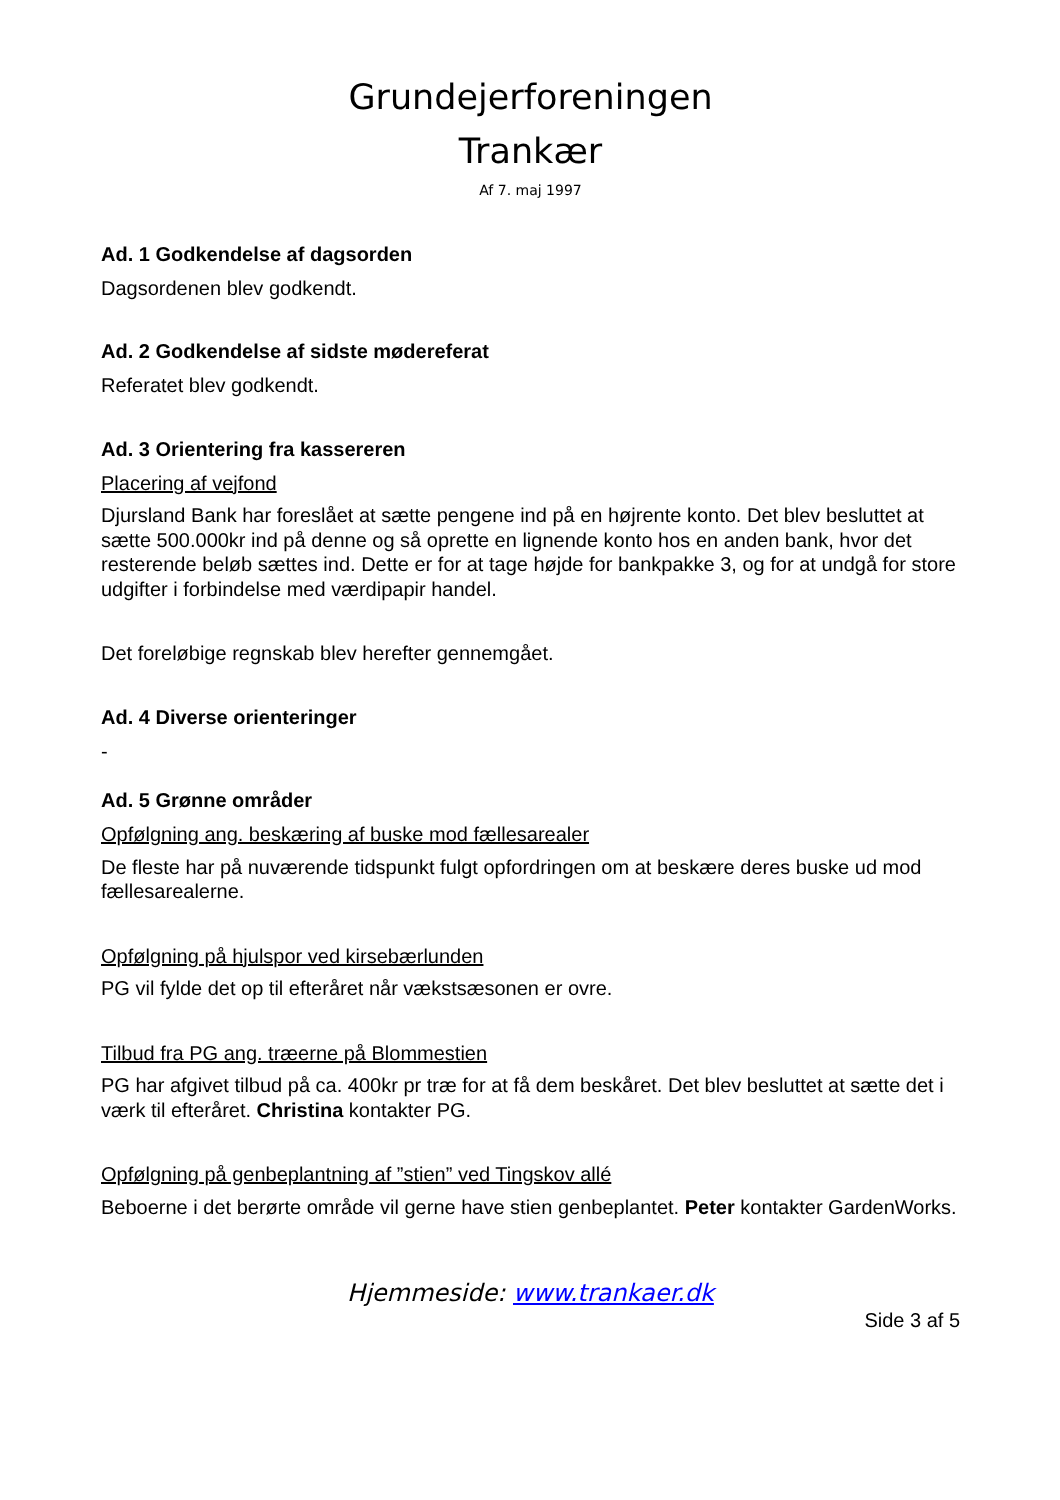Grundejerforeningen
Trankær
Af 7. maj 1997
Ad. 1 Godkendelse af dagsorden
Dagsordenen blev godkendt.
Ad. 2 Godkendelse af sidste mødereferat
Referatet blev godkendt.
Ad. 3 Orientering fra kassereren
Placering af vejfond
Djursland Bank har foreslået at sætte pengene ind på en højrente konto. Det blev besluttet at sætte 500.000kr ind på denne og så oprette en lignende konto hos en anden bank, hvor det resterende beløb sættes ind. Dette er for at tage højde for bankpakke 3, og for at undgå for store udgifter i forbindelse med værdipapir handel.
Det foreløbige regnskab blev herefter gennemgået.
Ad. 4 Diverse orienteringer
-
Ad. 5 Grønne områder
Opfølgning ang. beskæring af buske mod fællesarealer
De fleste har på nuværende tidspunkt fulgt opfordringen om at beskære deres buske ud mod fællesarealerne.
Opfølgning på hjulspor ved kirsebærlunden
PG vil fylde det op til efteråret når vækstsæsonen er ovre.
Tilbud fra PG ang. træerne på Blommestien
PG har afgivet tilbud på ca. 400kr pr træ for at få dem beskåret. Det blev besluttet at sætte det i værk til efteråret. Christina kontakter PG.
Opfølgning på genbeplantning af ”stien” ved Tingskov allé
Beboerne i det berørte område vil gerne have stien genbeplantet. Peter kontakter GardenWorks.
Hjemmeside: www.trankaer.dk
Side 3 af 5